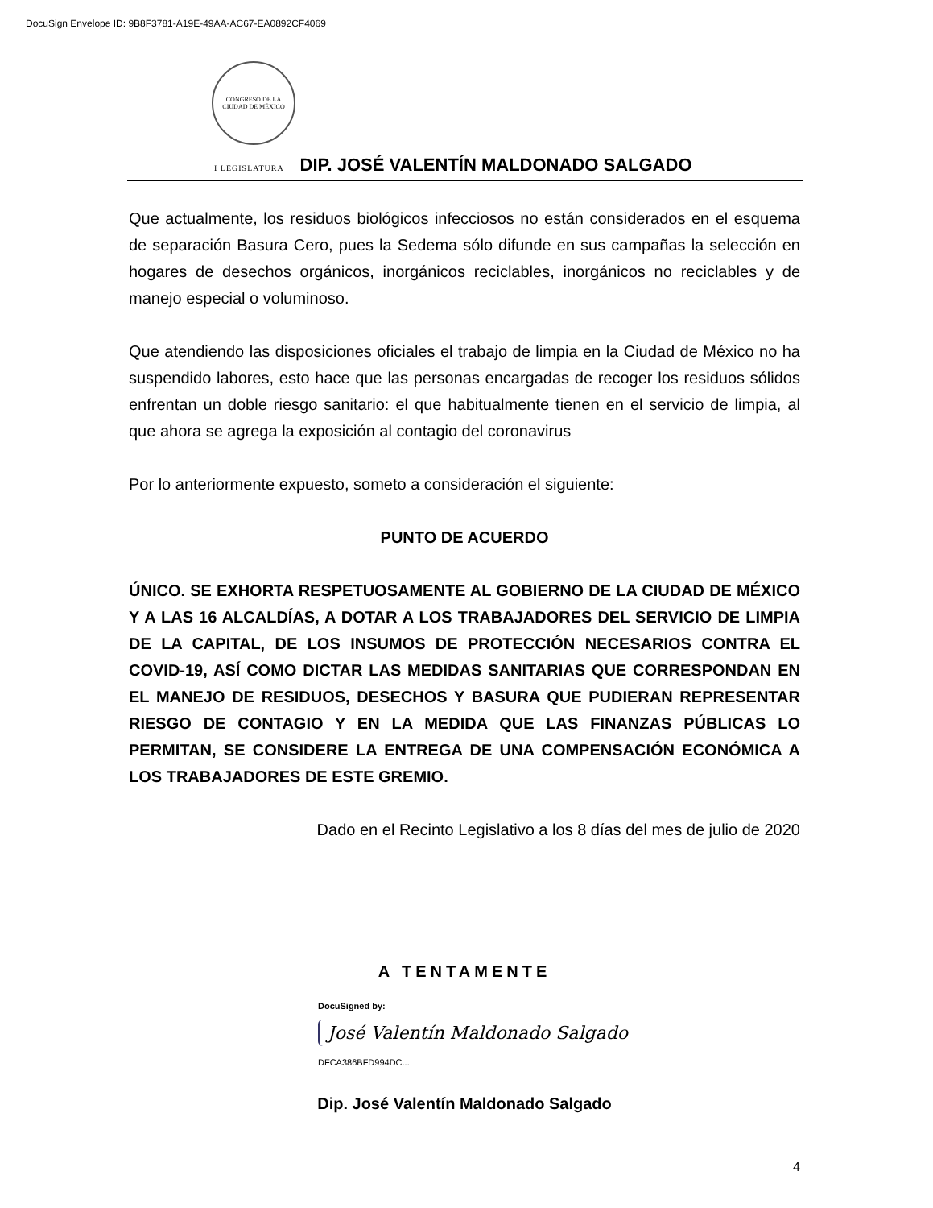DocuSign Envelope ID: 9B8F3781-A19E-49AA-AC67-EA0892CF4069
CONGRESO DE LA
CIUDAD DE MÉXICO
I LEGISLATURA DIP. JOSÉ VALENTÍN MALDONADO SALGADO
Que actualmente, los residuos biológicos infecciosos no están considerados en el esquema de separación Basura Cero, pues la Sedema sólo difunde en sus campañas la selección en hogares de desechos orgánicos, inorgánicos reciclables, inorgánicos no reciclables y de manejo especial o voluminoso.
Que atendiendo las disposiciones oficiales el trabajo de limpia en la Ciudad de México no ha suspendido labores, esto hace que las personas encargadas de recoger los residuos sólidos enfrentan un doble riesgo sanitario: el que habitualmente tienen en el servicio de limpia, al que ahora se agrega la exposición al contagio del coronavirus
Por lo anteriormente expuesto, someto a consideración el siguiente:
PUNTO DE ACUERDO
ÚNICO. SE EXHORTA RESPETUOSAMENTE AL GOBIERNO DE LA CIUDAD DE MÉXICO Y A LAS 16 ALCALDÍAS, A DOTAR A LOS TRABAJADORES DEL SERVICIO DE LIMPIA DE LA CAPITAL, DE LOS INSUMOS DE PROTECCIÓN NECESARIOS CONTRA EL COVID-19, ASÍ COMO DICTAR LAS MEDIDAS SANITARIAS QUE CORRESPONDAN EN EL MANEJO DE RESIDUOS, DESECHOS Y BASURA QUE PUDIERAN REPRESENTAR RIESGO DE CONTAGIO Y EN LA MEDIDA QUE LAS FINANZAS PÚBLICAS LO PERMITAN, SE CONSIDERE LA ENTREGA DE UNA COMPENSACIÓN ECONÓMICA A LOS TRABAJADORES DE ESTE GREMIO.
Dado en el Recinto Legislativo a los 8 días del mes de julio de 2020
A TENTAMENTE
DocuSigned by:
José Valentín Maldonado Salgado
DFCA386BFD994DC...
Dip. José Valentín Maldonado Salgado
4